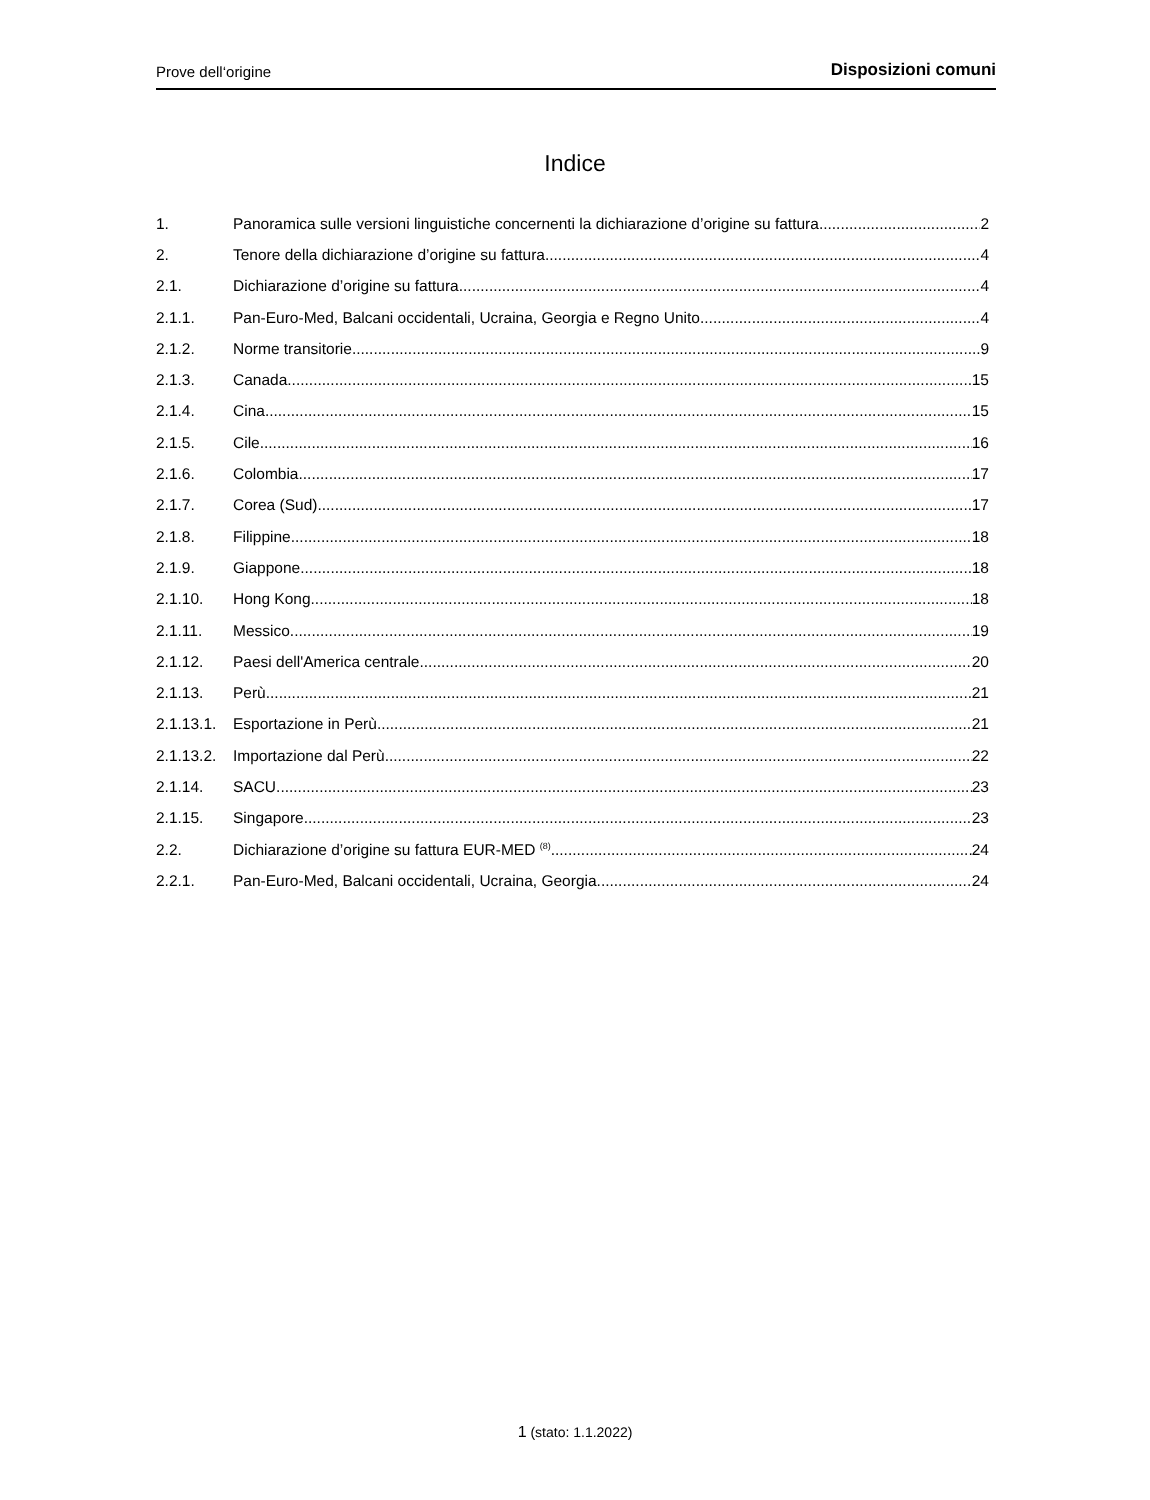Prove dell‘origine Disposizioni comuni
Indice
1. Panoramica sulle versioni linguistiche concernenti la dichiarazione d’origine su fattura 2
2. Tenore della dichiarazione d’origine su fattura 4
2.1. Dichiarazione d’origine su fattura 4
2.1.1. Pan-Euro-Med, Balcani occidentali, Ucraina, Georgia e Regno Unito 4
2.1.2. Norme transitorie 9
2.1.3. Canada 15
2.1.4. Cina 15
2.1.5. Cile 16
2.1.6. Colombia 17
2.1.7. Corea (Sud) 17
2.1.8. Filippine 18
2.1.9. Giappone 18
2.1.10. Hong Kong 18
2.1.11. Messico 19
2.1.12. Paesi dell'America centrale 20
2.1.13. Perù 21
2.1.13.1. Esportazione in Perù 21
2.1.13.2. Importazione dal Perù 22
2.1.14. SACU 23
2.1.15. Singapore 23
2.2. Dichiarazione d’origine su fattura EUR-MED <sup>(8)</sup> 24
2.2.1. Pan-Euro-Med, Balcani occidentali, Ucraina, Georgia 24
1 (stato: 1.1.2022)